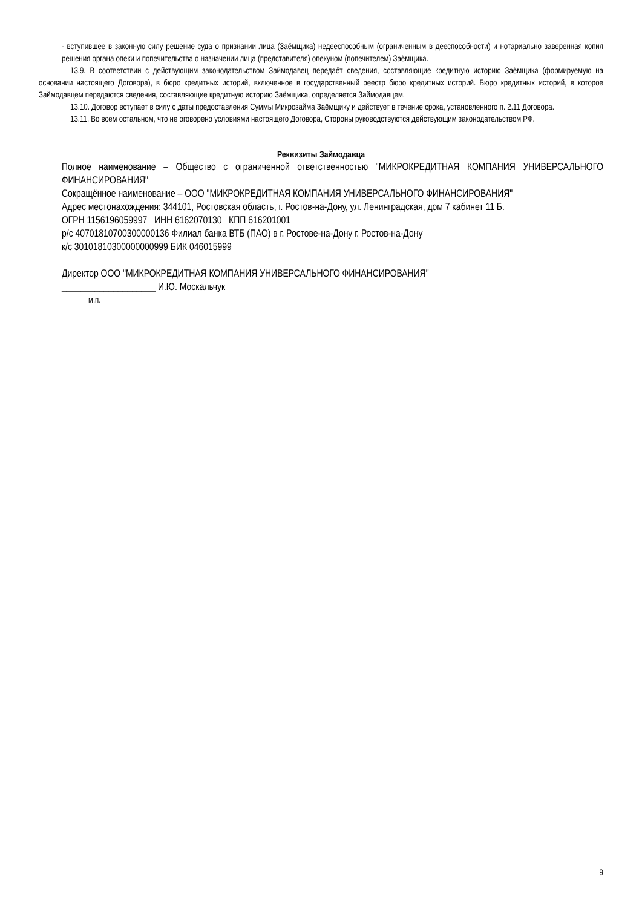- вступившее в законную силу решение суда о признании лица (Заёмщика) недееспособным (ограниченным в дееспособности) и нотариально заверенная копия решения органа опеки и попечительства о назначении лица (представителя) опекуном (попечителем) Заёмщика.
13.9. В соответствии с действующим законодательством Займодавец передаёт сведения, составляющие кредитную историю Заёмщика (формируемую на основании настоящего Договора), в бюро кредитных историй, включенное в государственный реестр бюро кредитных историй. Бюро кредитных историй, в которое Займодавцем передаются сведения, составляющие кредитную историю Заёмщика, определяется Займодавцем.
13.10. Договор вступает в силу с даты предоставления Суммы Микрозайма Заёмщику и действует в течение срока, установленного п. 2.11 Договора.
13.11. Во всем остальном, что не оговорено условиями настоящего Договора, Стороны руководствуются действующим законодательством РФ.
Реквизиты Займодавца
Полное наименование – Общество с ограниченной ответственностью "МИКРОКРЕДИТНАЯ КОМПАНИЯ УНИВЕРСАЛЬНОГО ФИНАНСИРОВАНИЯ"
Сокращённое наименование – ООО "МИКРОКРЕДИТНАЯ КОМПАНИЯ УНИВЕРСАЛЬНОГО ФИНАНСИРОВАНИЯ"
Адрес местонахождения: 344101, Ростовская область, г. Ростов-на-Дону, ул. Ленинградская, дом 7 кабинет 11 Б.
ОГРН 1156196059997 ИНН 6162070130 КПП 616201001
р/с 40701810700300000136 Филиал банка ВТБ (ПАО) в г. Ростове-на-Дону г. Ростов-на-Дону
к/с 30101810300000000999 БИК 046015999
Директор ООО "МИКРОКРЕДИТНАЯ КОМПАНИЯ УНИВЕРСАЛЬНОГО ФИНАНСИРОВАНИЯ"
____________________ И.Ю. Москальчук
м.п.
9